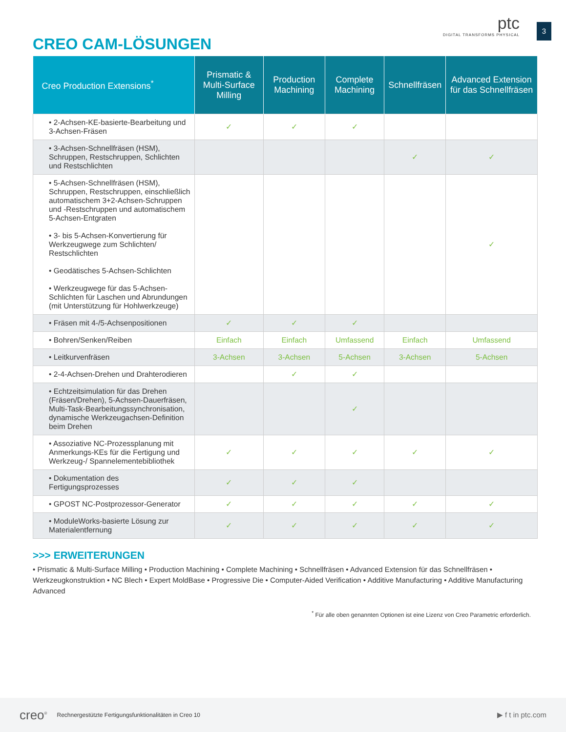CREO CAM-LÖSUNGEN
ptc
DIGITAL TRANSFORMS PHYSICAL
3
| Creo Production Extensions<sup>*</sup> | Prismatic & Multi-Surface Milling | Production Machining | Complete Machining | Schnellfräsen | Advanced Extension für das Schnellfräsen |
| --- | --- | --- | --- | --- | --- |
| • 2-Achsen-KE-basierte-Bearbeitung und 3-Achsen-Fräsen | ✓ | ✓ | ✓ | | |
| • 3-Achsen-Schnellfräsen (HSM), Schruppen, Restschruppen, Schlichten und Restschlichten | | | | ✓ | ✓ |
| • 5-Achsen-Schnellfräsen (HSM), Schruppen, Restschruppen, einschließlich automatischem 3+2-Achsen-Schruppen und -Restschruppen und automatischem 5-Achsen-Entgraten • 3- bis 5-Achsen-Konvertierung für Werkzeugwege zum Schlichten/ Restschlichten • Geodätisches 5-Achsen-Schlichten • Werkzeugwege für das 5-Achsen-Schlichten für Laschen und Abrundungen (mit Unterstützung für Hohlwerkzeuge) | | | | | ✓ |
| • Fräsen mit 4-/5-Achsenpositionen | ✓ | ✓ | ✓ | | |
| • Bohren/Senken/Reiben | Einfach | Einfach | Umfassend | Einfach | Umfassend |
| • Leitkurvenfräsen | 3-Achsen | 3-Achsen | 5-Achsen | 3-Achsen | 5-Achsen |
| • 2-4-Achsen-Drehen und Drahterodieren | | ✓ | ✓ | | |
| • Echtzeitsimulation für das Drehen (Fräsen/Drehen), 5-Achsen-Dauerfräsen, Multi-Task-Bearbeitungssynchronisation, dynamische Werkzeugachsen-Definition beim Drehen | | | ✓ | | |
| • Assoziative NC-Prozessplanung mit Anmerkungs-KEs für die Fertigung und Werkzeug-/ Spannelementebibliothek | ✓ | ✓ | ✓ | ✓ | ✓ |
| • Dokumentation des Fertigungsprozesses | ✓ | ✓ | ✓ | | |
| • GPOST NC-Postprozessor-Generator | ✓ | ✓ | ✓ | ✓ | ✓ |
| • ModuleWorks-basierte Lösung zur Materialentfernung | ✓ | ✓ | ✓ | ✓ | ✓ |
>>> ERWEITERUNGEN
• Prismatic & Multi-Surface Milling • Production Machining • Complete Machining • Schnellfräsen • Advanced Extension für das Schnellfräsen • Werkzeugkonstruktion • NC Blech • Expert MoldBase • Progressive Die • Computer-Aided Verification • Additive Manufacturing • Additive Manufacturing Advanced
<sup>*</sup> Für alle oben genannten Optionen ist eine Lizenz von Creo Parametric erforderlich.
creo<sup>®</sup> Rechnergestützte Fertigungsfunktionalitäten in Creo 10 ▶ f t in ptc.com